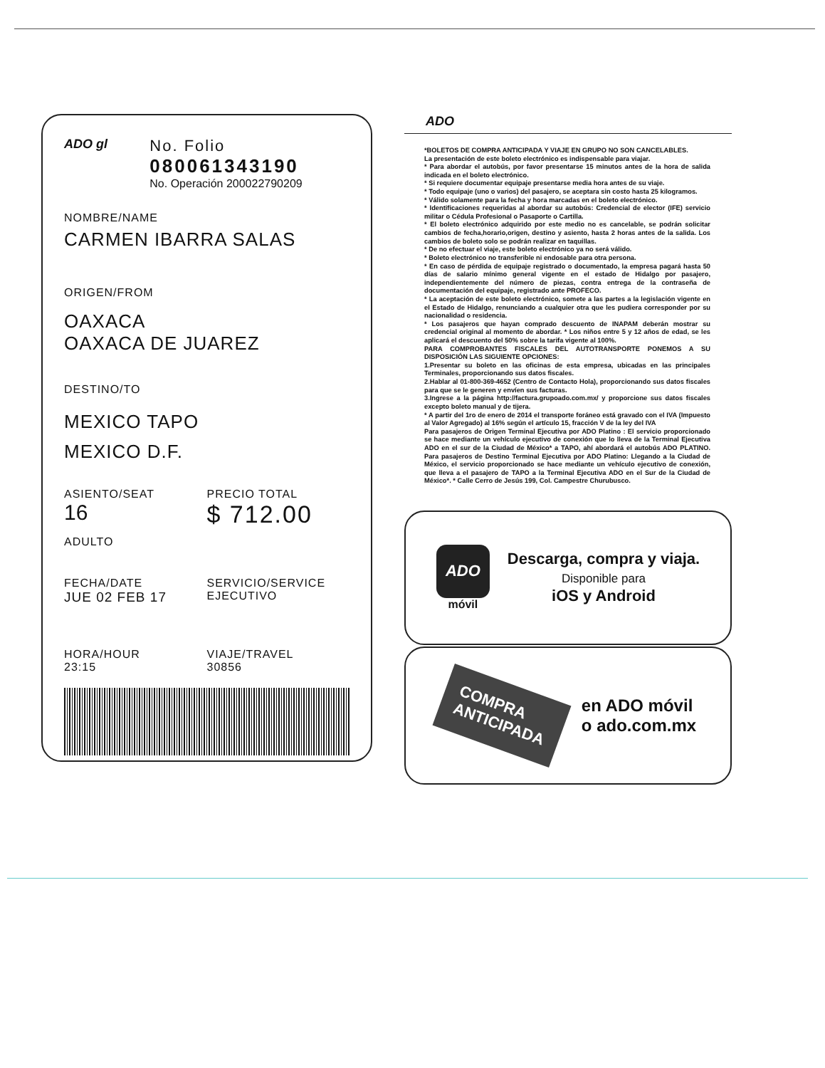ADO gl
No. Folio
080061343190
No. Operación 200022790209
NOMBRE/NAME
CARMEN IBARRA SALAS
ORIGEN/FROM
OAXACA
OAXACA DE JUAREZ
DESTINO/TO
MEXICO TAPO
MEXICO D.F.
ASIENTO/SEAT
16
ADULTO
PRECIO TOTAL
$ 712.00
FECHA/DATE
JUE 02 FEB 17
SERVICIO/SERVICE
EJECUTIVO
HORA/HOUR
23:15
VIAJE/TRAVEL
30856
ADO
*BOLETOS DE COMPRA ANTICIPADA Y VIAJE EN GRUPO NO SON CANCELABLES.
La presentación de este boleto electrónico es indispensable para viajar.
* Para abordar el autobús, por favor presentarse 15 minutos antes de la hora de salida indicada en el boleto electrónico.
* Si requiere documentar equipaje presentarse media hora antes de su viaje.
* Todo equipaje (uno o varios) del pasajero, se aceptara sin costo hasta 25 kilogramos.
* Válido solamente para la fecha y hora marcadas en el boleto electrónico.
* Identificaciones requeridas al abordar su autobús: Credencial de elector (IFE) servicio militar o Cédula Profesional o Pasaporte o Cartilla.
* El boleto electrónico adquirido por este medio no es cancelable, se podrán solicitar cambios de fecha,horario,origen, destino y asiento, hasta 2 horas antes de la salida. Los cambios de boleto solo se podrán realizar en taquillas.
* De no efectuar el viaje, este boleto electrónico ya no será válido.
* Boleto electrónico no transferible ni endosable para otra persona.
* En caso de pérdida de equipaje registrado o documentado, la empresa pagará hasta 50 días de salario mínimo general vigente en el estado de Hidalgo por pasajero, independientemente del número de piezas, contra entrega de la contraseña de documentación del equipaje, registrado ante PROFECO.
* La aceptación de este boleto electrónico, somete a las partes a la legislación vigente en el Estado de Hidalgo, renunciando a cualquier otra que les pudiera corresponder por su nacionalidad o residencia.
* Los pasajeros que hayan comprado descuento de INAPAM deberán mostrar su credencial original al momento de abordar. * Los niños entre 5 y 12 años de edad, se les aplicará el descuento del 50% sobre la tarifa vigente al 100%.
PARA COMPROBANTES FISCALES DEL AUTOTRANSPORTE PONEMOS A SU DISPOSICIÓN LAS SIGUIENTE OPCIONES:
1.Presentar su boleto en las oficinas de esta empresa, ubicadas en las principales Terminales, proporcionando sus datos fiscales.
2.Hablar al 01-800-369-4652 (Centro de Contacto Hola), proporcionando sus datos fiscales para que se le generen y envíen sus facturas.
3.Ingrese a la página http://factura.grupoado.com.mx/ y proporcione sus datos fiscales excepto boleto manual y de tijera.
* A partir del 1ro de enero de 2014 el transporte foráneo está gravado con el IVA (Impuesto al Valor Agregado) al 16% según el artículo 15, fracción V de la ley del IVA
Para pasajeros de Origen Terminal Ejecutiva por ADO Platino : El servicio proporcionado se hace mediante un vehículo ejecutivo de conexión que lo lleva de la Terminal Ejecutiva ADO en el sur de la Ciudad de México* a TAPO, ahí abordará el autobús ADO PLATINO. Para pasajeros de Destino Terminal Ejecutiva por ADO Platino: Llegando a la Ciudad de México, el servicio proporcionado se hace mediante un vehículo ejecutivo de conexión, que lleva a el pasajero de TAPO a la Terminal Ejecutiva ADO en el Sur de la Ciudad de México*. * Calle Cerro de Jesús 199, Col. Campestre Churubusco.
ADO
móvil
Descarga, compra y viaja.
Disponible para
iOS y Android
COMPRA
ANTICIPADA
en ADO móvil
o ado.com.mx